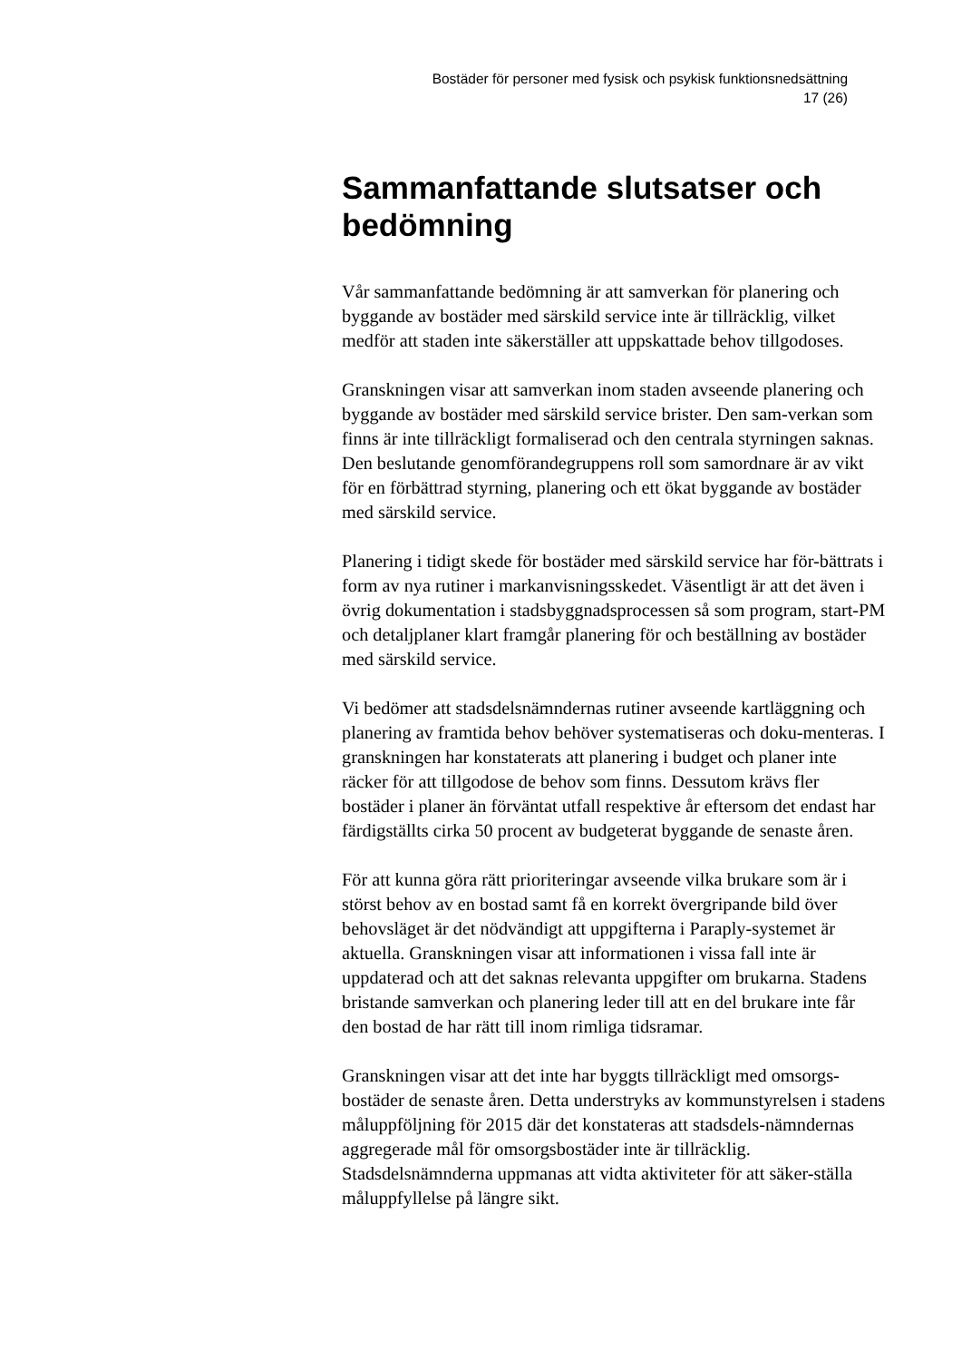Bostäder för personer med fysisk och psykisk funktionsnedsättning
17 (26)
Sammanfattande slutsatser och bedömning
Vår sammanfattande bedömning är att samverkan för planering och byggande av bostäder med särskild service inte är tillräcklig, vilket medför att staden inte säkerställer att uppskattade behov tillgodoses.
Granskningen visar att samverkan inom staden avseende planering och byggande av bostäder med särskild service brister. Den sam-verkan som finns är inte tillräckligt formaliserad och den centrala styrningen saknas. Den beslutande genomförandegruppens roll som samordnare är av vikt för en förbättrad styrning, planering och ett ökat byggande av bostäder med särskild service.
Planering i tidigt skede för bostäder med särskild service har för-bättrats i form av nya rutiner i markanvisningsskedet. Väsentligt är att det även i övrig dokumentation i stadsbyggnadsprocessen så som program, start-PM och detaljplaner klart framgår planering för och beställning av bostäder med särskild service.
Vi bedömer att stadsdelsnämndernas rutiner avseende kartläggning och planering av framtida behov behöver systematiseras och doku-menteras. I granskningen har konstaterats att planering i budget och planer inte räcker för att tillgodose de behov som finns. Dessutom krävs fler bostäder i planer än förväntat utfall respektive år eftersom det endast har färdigställts cirka 50 procent av budgeterat byggande de senaste åren.
För att kunna göra rätt prioriteringar avseende vilka brukare som är i störst behov av en bostad samt få en korrekt övergripande bild över behovsläget är det nödvändigt att uppgifterna i Paraply-systemet är aktuella. Granskningen visar att informationen i vissa fall inte är uppdaterad och att det saknas relevanta uppgifter om brukarna. Stadens bristande samverkan och planering leder till att en del brukare inte får den bostad de har rätt till inom rimliga tidsramar.
Granskningen visar att det inte har byggts tillräckligt med omsorgs-bostäder de senaste åren. Detta understryks av kommunstyrelsen i stadens måluppföljning för 2015 där det konstateras att stadsdels-nämndernas aggregerade mål för omsorgsbostäder inte är tillräcklig. Stadsdelsnämnderna uppmanas att vidta aktiviteter för att säker-ställa måluppfyllelse på längre sikt.